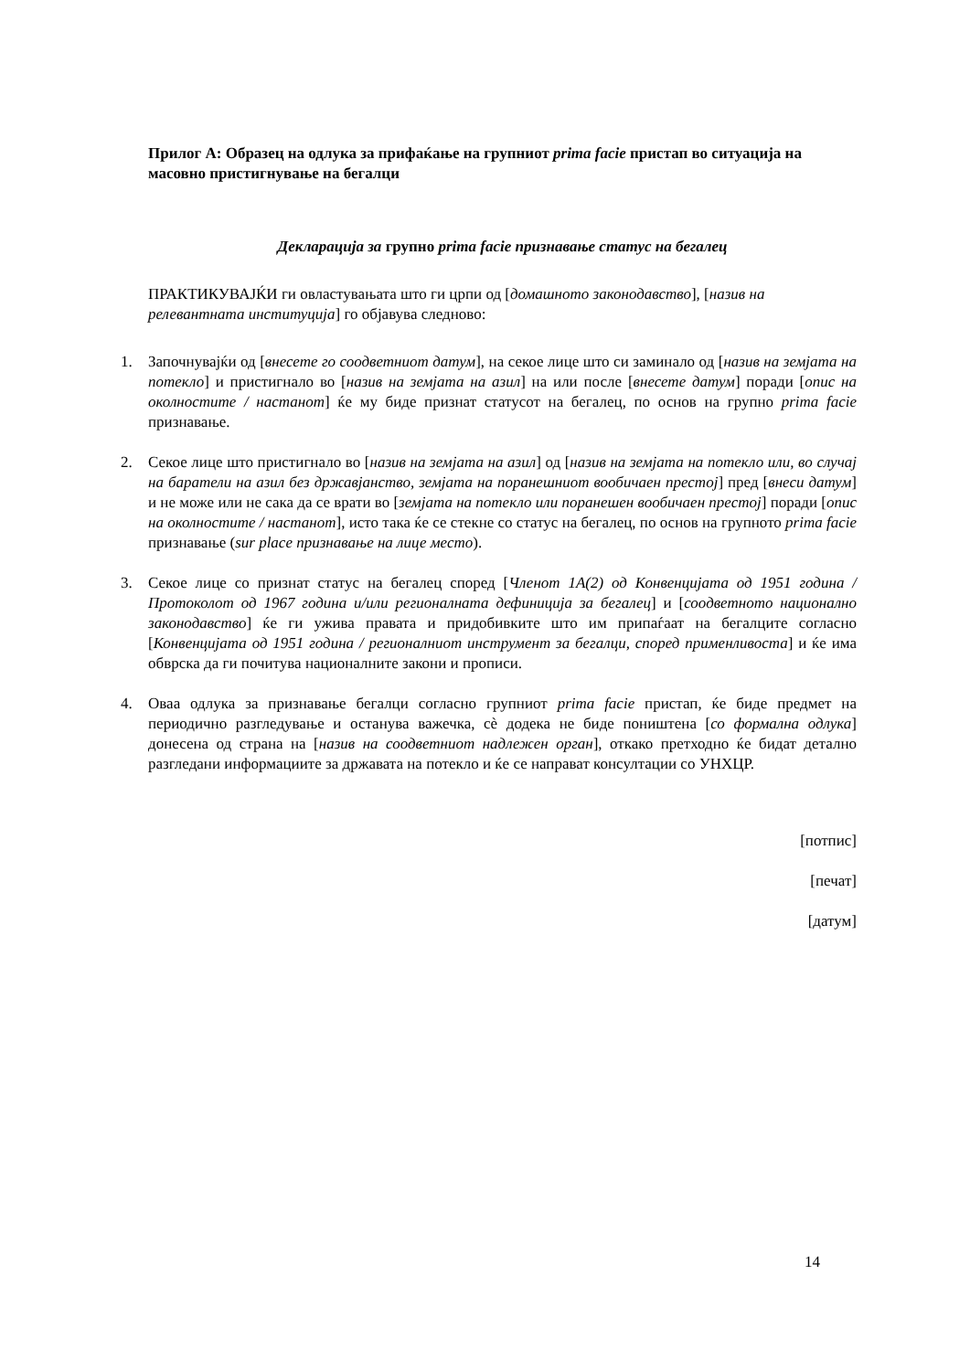Прилог А: Образец на одлука за прифаќање на групниот prima facie пристап во ситуација на масовно пристигнување на бегалци
Декларација за групно prima facie признавање статус на бегалец
ПРАКТИКУВАЈЌИ ги овластувањата што ги црпи од [домашното законодавство], [назив на релевантната институција] го објавува следново:
1. Започнувајќи од [внесете го соодветниот датум], на секое лице што си заминало од [назив на земјата на потекло] и пристигнало во [назив на земјата на азил] на или после [внесете датум] поради [опис на околностите / настанот] ќе му биде признат статусот на бегалец, по основ на групно prima facie признавање.
2. Секое лице што пристигнало во [назив на земјата на азил] од [назив на земјата на потекло или, во случај на баратели на азил без државјанство, земјата на поранешниот вообичаен престој] пред [внеси датум] и не може или не сака да се врати во [земјата на потекло или поранешен вообичаен престој] поради [опис на околностите / настанот], исто така ќе се стекне со статус на бегалец, по основ на групното prima facie признавање (sur place признавање на лице место).
3. Секое лице со признат статус на бегалец според [Членот 1А(2) од Конвенцијата од 1951 година / Протоколот од 1967 година и/или регионалната дефиниција за бегалец] и [соодветното национално законодавство] ќе ги ужива правата и придобивките што им припаѓаат на бегалците согласно [Конвенцијата од 1951 година / регионалниот инструмент за бегалци, според применливоста] и ќе има обврска да ги почитува националните закони и прописи.
4. Оваа одлука за признавање бегалци согласно групниот prima facie пристап, ќе биде предмет на периодично разгледување и останува важечка, сè додека не биде поништена [со формална одлука] донесена од страна на [назив на соодветниот надлежен орган], откако претходно ќе бидат детално разгледани информациите за државата на потекло и ќе се направат консултации со УНХЦР.
[потпис]
[печат]
[датум]
14